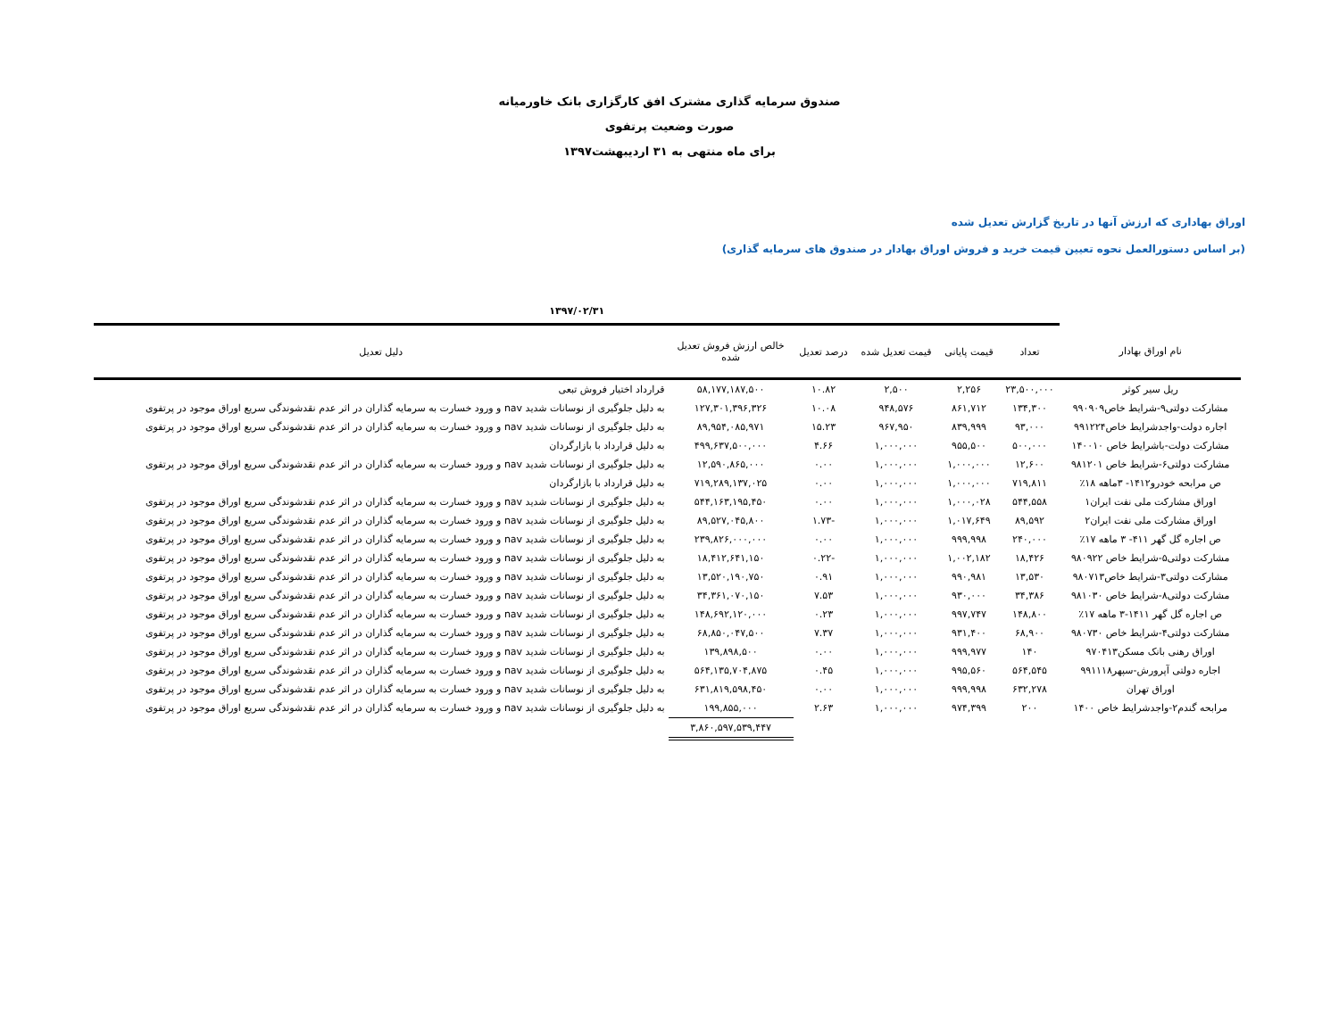صندوق سرمایه گذاری مشترک افق کارگزاری بانک خاورمیانه
صورت وضعیت پرتفوی
برای ماه منتهی به ۳۱ اردیبهشت۱۳۹۷
اوراق بهاداری که ارزش آنها در تاریخ گزارش تعدیل شده
(بر اساس دستورالعمل نحوه تعیین قیمت خرید و فروش اوراق بهادار در صندوق های سرمایه گذاری)
| | ۱۳۹۷/۰۲/۳۱ | | | | | |
| نام اوراق بهادار | تعداد | قیمت پایانی | قیمت تعدیل شده | درصد تعدیل | خالص ارزش فروش تعدیل شده | دلیل تعدیل |
| ریل سیر کوثر | ۲۳,۵۰۰,۰۰۰ | ۲,۲۵۶ | ۲,۵۰۰ | ۱۰.۸۲ | ۵۸,۱۷۷,۱۸۷,۵۰۰ | قرارداد اختیار فروش تبعی |
| مشارکت دولتی۹-شرایط خاص۹۹۰۹۰۹ | ۱۳۴,۳۰۰ | ۸۶۱,۷۱۲ | ۹۴۸,۵۷۶ | ۱۰.۰۸ | ۱۲۷,۳۰۱,۳۹۶,۳۲۶ | به دلیل جلوگیری از نوسانات شدید nav و ورود خسارت به سرمایه گذاران در اثر عدم نقدشوندگی سریع اوراق موجود در پرتفوی |
| اجاره دولت-واجدشرایط خاص۹۹۱۲۲۴ | ۹۳,۰۰۰ | ۸۳۹,۹۹۹ | ۹۶۷,۹۵۰ | ۱۵.۲۳ | ۸۹,۹۵۴,۰۸۵,۹۷۱ | به دلیل جلوگیری از نوسانات شدید nav و ورود خسارت به سرمایه گذاران در اثر عدم نقدشوندگی سریع اوراق موجود در پرتفوی |
| مشارکت دولت-باشرایط خاص ۱۴۰۰۱۰ | ۵۰۰,۰۰۰ | ۹۵۵,۵۰۰ | ۱,۰۰۰,۰۰۰ | ۴.۶۶ | ۴۹۹,۶۳۷,۵۰۰,۰۰۰ | به دلیل قرارداد با بازارگردان |
| مشارکت دولتی۶-شرایط خاص ۹۸۱۲۰۱ | ۱۲,۶۰۰ | ۱,۰۰۰,۰۰۰ | ۱,۰۰۰,۰۰۰ | ۰.۰۰ | ۱۲,۵۹۰,۸۶۵,۰۰۰ | به دلیل جلوگیری از نوسانات شدید nav و ورود خسارت به سرمایه گذاران در اثر عدم نقدشوندگی سریع اوراق موجود در پرتفوی |
| ص مرابحه خودرو۱۴۱۲- ۳ماهه ۱۸٪ | ۷۱۹,۸۱۱ | ۱,۰۰۰,۰۰۰ | ۱,۰۰۰,۰۰۰ | ۰.۰۰ | ۷۱۹,۲۸۹,۱۳۷,۰۲۵ | به دلیل قرارداد با بازارگردان |
| اوراق مشارکت ملی نفت ایران۱ | ۵۴۴,۵۵۸ | ۱,۰۰۰,۰۲۸ | ۱,۰۰۰,۰۰۰ | ۰.۰۰ | ۵۴۴,۱۶۳,۱۹۵,۴۵۰ | به دلیل جلوگیری از نوسانات شدید nav و ورود خسارت به سرمایه گذاران در اثر عدم نقدشوندگی سریع اوراق موجود در پرتفوی |
| اوراق مشارکت ملی نفت ایران۲ | ۸۹,۵۹۲ | ۱,۰۱۷,۶۴۹ | ۱,۰۰۰,۰۰۰ | -۱.۷۳ | ۸۹,۵۲۷,۰۴۵,۸۰۰ | به دلیل جلوگیری از نوسانات شدید nav و ورود خسارت به سرمایه گذاران در اثر عدم نقدشوندگی سریع اوراق موجود در پرتفوی |
| ص اجاره گل گهر ۴۱۱- ۳ ماهه ۱۷٪ | ۲۴۰,۰۰۰ | ۹۹۹,۹۹۸ | ۱,۰۰۰,۰۰۰ | ۰.۰۰ | ۲۳۹,۸۲۶,۰۰۰,۰۰۰ | به دلیل جلوگیری از نوسانات شدید nav و ورود خسارت به سرمایه گذاران در اثر عدم نقدشوندگی سریع اوراق موجود در پرتفوی |
| مشارکت دولتی۵-شرایط خاص ۹۸۰۹۲۲ | ۱۸,۴۲۶ | ۱,۰۰۲,۱۸۲ | ۱,۰۰۰,۰۰۰ | -۰.۲۲ | ۱۸,۴۱۲,۶۴۱,۱۵۰ | به دلیل جلوگیری از نوسانات شدید nav و ورود خسارت به سرمایه گذاران در اثر عدم نقدشوندگی سریع اوراق موجود در پرتفوی |
| مشارکت دولتی۳-شرایط خاص۹۸۰۷۱۳ | ۱۳,۵۳۰ | ۹۹۰,۹۸۱ | ۱,۰۰۰,۰۰۰ | ۰.۹۱ | ۱۳,۵۲۰,۱۹۰,۷۵۰ | به دلیل جلوگیری از نوسانات شدید nav و ورود خسارت به سرمایه گذاران در اثر عدم نقدشوندگی سریع اوراق موجود در پرتفوی |
| مشارکت دولتی۸-شرایط خاص ۹۸۱۰۳۰ | ۳۴,۳۸۶ | ۹۳۰,۰۰۰ | ۱,۰۰۰,۰۰۰ | ۷.۵۳ | ۳۴,۳۶۱,۰۷۰,۱۵۰ | به دلیل جلوگیری از نوسانات شدید nav و ورود خسارت به سرمایه گذاران در اثر عدم نقدشوندگی سریع اوراق موجود در پرتفوی |
| ص اجاره گل گهر ۱۴۱۱-۳ ماهه ۱۷٪ | ۱۴۸,۸۰۰ | ۹۹۷,۷۴۷ | ۱,۰۰۰,۰۰۰ | ۰.۲۳ | ۱۴۸,۶۹۲,۱۲۰,۰۰۰ | به دلیل جلوگیری از نوسانات شدید nav و ورود خسارت به سرمایه گذاران در اثر عدم نقدشوندگی سریع اوراق موجود در پرتفوی |
| مشارکت دولتی۴-شرایط خاص ۹۸۰۷۳۰ | ۶۸,۹۰۰ | ۹۳۱,۴۰۰ | ۱,۰۰۰,۰۰۰ | ۷.۳۷ | ۶۸,۸۵۰,۰۴۷,۵۰۰ | به دلیل جلوگیری از نوسانات شدید nav و ورود خسارت به سرمایه گذاران در اثر عدم نقدشوندگی سریع اوراق موجود در پرتفوی |
| اوراق رهنی بانک مسکن۹۷۰۴۱۳ | ۱۴۰ | ۹۹۹,۹۷۷ | ۱,۰۰۰,۰۰۰ | ۰.۰۰ | ۱۳۹,۸۹۸,۵۰۰ | به دلیل جلوگیری از نوسانات شدید nav و ورود خسارت به سرمایه گذاران در اثر عدم نقدشوندگی سریع اوراق موجود در پرتفوی |
| اجاره دولتی آپرورش-سپهر۹۹۱۱۱۸ | ۵۶۴,۵۴۵ | ۹۹۵,۵۶۰ | ۱,۰۰۰,۰۰۰ | ۰.۴۵ | ۵۶۴,۱۳۵,۷۰۴,۸۷۵ | به دلیل جلوگیری از نوسانات شدید nav و ورود خسارت به سرمایه گذاران در اثر عدم نقدشوندگی سریع اوراق موجود در پرتفوی |
| اوراق تهران | ۶۳۲,۲۷۸ | ۹۹۹,۹۹۸ | ۱,۰۰۰,۰۰۰ | ۰.۰۰ | ۶۳۱,۸۱۹,۵۹۸,۴۵۰ | به دلیل جلوگیری از نوسانات شدید nav و ورود خسارت به سرمایه گذاران در اثر عدم نقدشوندگی سریع اوراق موجود در پرتفوی |
| مرابحه گندم۲-واجدشرایط خاص ۱۴۰۰ | ۲۰۰ | ۹۷۴,۳۹۹ | ۱,۰۰۰,۰۰۰ | ۲.۶۳ | ۱۹۹,۸۵۵,۰۰۰ | به دلیل جلوگیری از نوسانات شدید nav و ورود خسارت به سرمایه گذاران در اثر عدم نقدشوندگی سریع اوراق موجود در پرتفوی |
| | | | | | ۳,۸۶۰,۵۹۷,۵۳۹,۴۴۷ | |